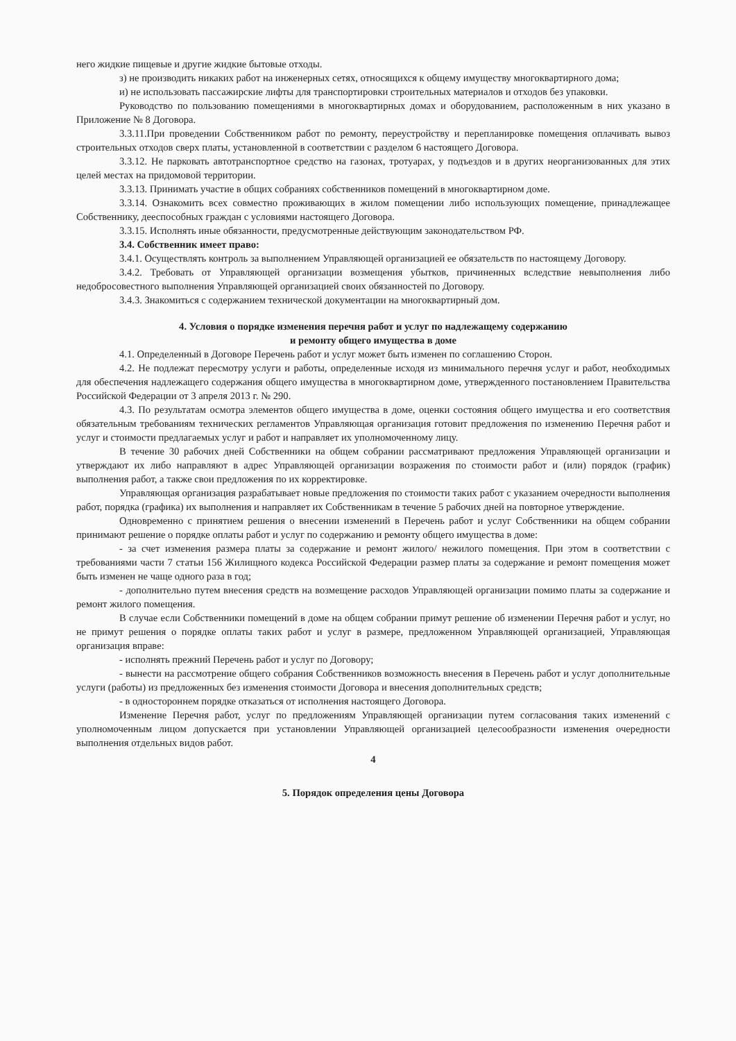него жидкие пищевые и другие жидкие бытовые отходы.
з) не производить никаких работ на инженерных сетях, относящихся к общему имуществу многоквартирного дома;
и) не использовать пассажирские лифты для транспортировки строительных материалов и отходов без упаковки.
Руководство по пользованию помещениями в многоквартирных домах и оборудованием, расположенным в них указано в Приложение № 8 Договора.
3.3.11.При проведении Собственником работ по ремонту, переустройству и перепланировке помещения оплачивать вывоз строительных отходов сверх платы, установленной в соответствии с разделом 6 настоящего Договора.
3.3.12. Не парковать автотранспортное средство на газонах, тротуарах, у подъездов и в других неорганизованных для этих целей местах на придомовой территории.
3.3.13. Принимать участие в общих собраниях собственников помещений в многоквартирном доме.
3.3.14. Ознакомить всех совместно проживающих в жилом помещении либо использующих помещение, принадлежащее Собственнику, дееспособных граждан с условиями настоящего Договора.
3.3.15. Исполнять иные обязанности, предусмотренные действующим законодательством РФ.
3.4. Собственник имеет право:
3.4.1. Осуществлять контроль за выполнением Управляющей организацией ее обязательств по настоящему Договору.
3.4.2. Требовать от Управляющей организации возмещения убытков, причиненных вследствие невыполнения либо недобросовестного выполнения Управляющей организацией своих обязанностей по Договору.
3.4.3. Знакомиться с содержанием технической документации на многоквартирный дом.
4. Условия о порядке изменения перечня работ и услуг по надлежащему содержанию
и ремонту общего имущества в доме
4.1. Определенный в Договоре Перечень работ и услуг может быть изменен по соглашению Сторон.
4.2. Не подлежат пересмотру услуги и работы, определенные исходя из минимального перечня услуг и работ, необходимых для обеспечения надлежащего содержания общего имущества в многоквартирном доме, утвержденного постановлением Правительства Российской Федерации от 3 апреля 2013 г. № 290.
4.3. По результатам осмотра элементов общего имущества в доме, оценки состояния общего имущества и его соответствия обязательным требованиям технических регламентов Управляющая организация готовит предложения по изменению Перечня работ и услуг и стоимости предлагаемых услуг и работ и направляет их уполномоченному лицу.
В течение 30 рабочих дней Собственники на общем собрании рассматривают предложения Управляющей организации и утверждают их либо направляют в адрес Управляющей организации возражения по стоимости работ и (или) порядок (график) выполнения работ, а также свои предложения по их корректировке.
Управляющая организация разрабатывает новые предложения по стоимости таких работ с указанием очередности выполнения работ, порядка (графика) их выполнения и направляет их Собственникам в течение 5 рабочих дней на повторное утверждение.
Одновременно с принятием решения о внесении изменений в Перечень работ и услуг Собственники на общем собрании принимают решение о порядке оплаты работ и услуг по содержанию и ремонту общего имущества в доме:
- за счет изменения размера платы за содержание и ремонт жилого/ нежилого помещения. При этом в соответствии с требованиями части 7 статьи 156 Жилищного кодекса Российской Федерации размер платы за содержание и ремонт помещения может быть изменен не чаще одного раза в год;
- дополнительно путем внесения средств на возмещение расходов Управляющей организации помимо платы за содержание и ремонт жилого помещения.
В случае если Собственники помещений в доме на общем собрании примут решение об изменении Перечня работ и услуг, но не примут решения о порядке оплаты таких работ и услуг в размере, предложенном Управляющей организацией, Управляющая организация вправе:
- исполнять прежний Перечень работ и услуг по Договору;
- вынести на рассмотрение общего собрания Собственников возможность внесения в Перечень работ и услуг дополнительные услуги (работы) из предложенных без изменения стоимости Договора и внесения дополнительных средств;
- в одностороннем порядке отказаться от исполнения настоящего Договора.
Изменение Перечня работ, услуг по предложениям Управляющей организации путем согласования таких изменений с уполномоченным лицом допускается при установлении Управляющей организацией целесообразности изменения очередности выполнения отдельных видов работ.
4
5. Порядок определения цены Договора